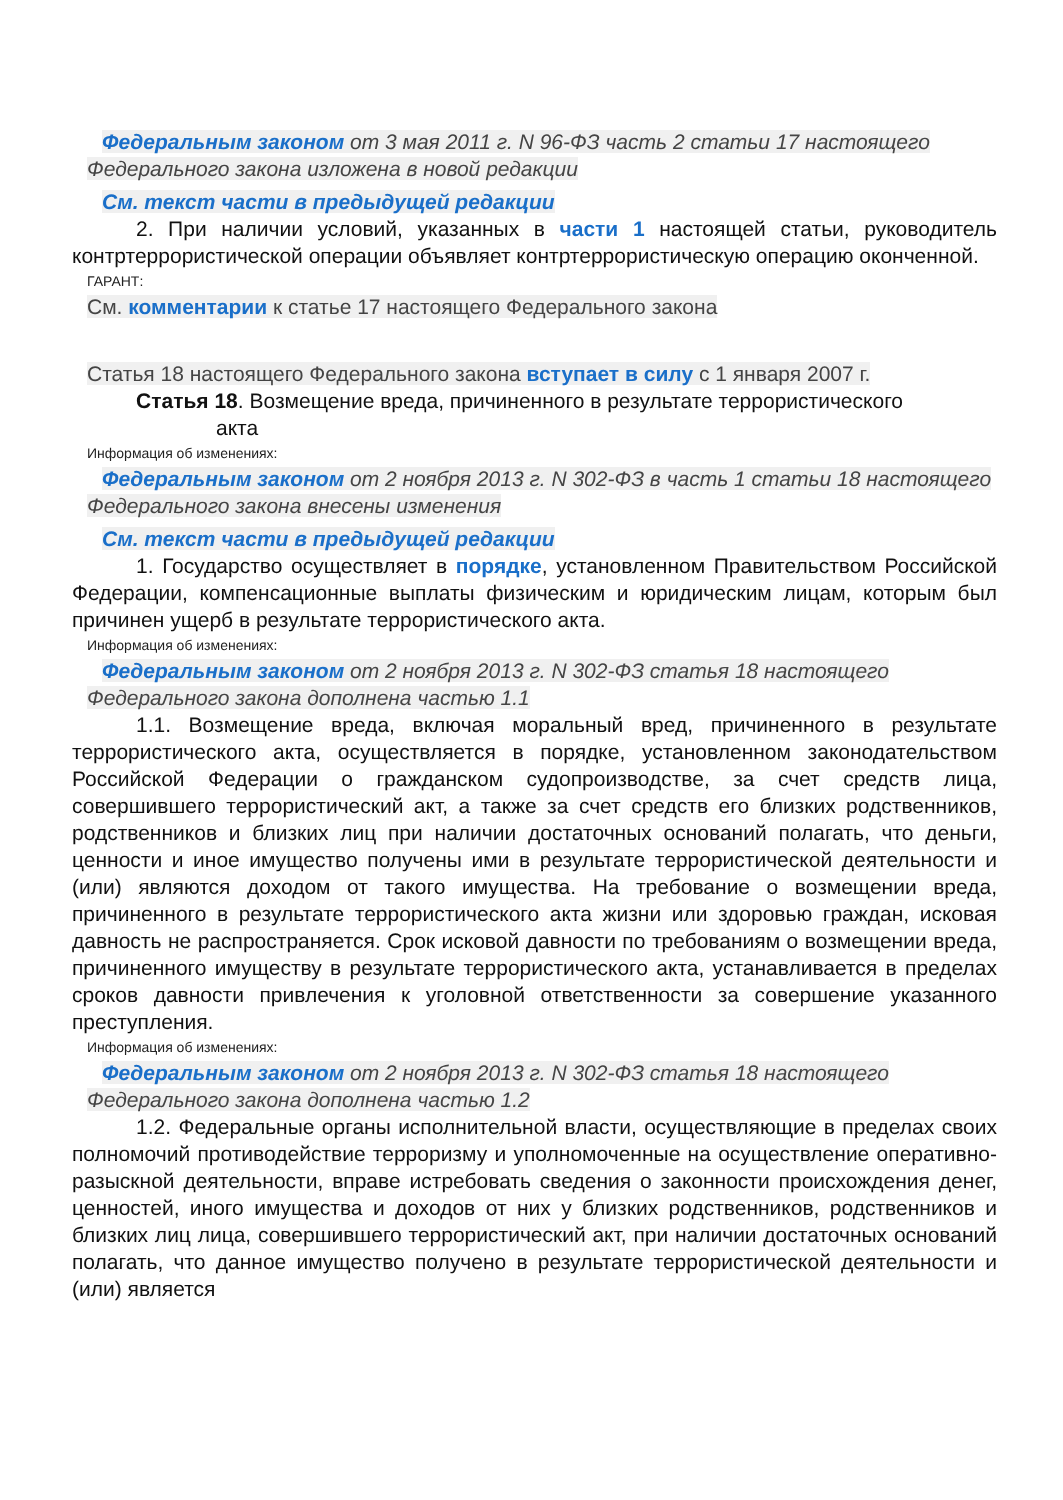Федеральным законом от 3 мая 2011 г. N 96-ФЗ часть 2 статьи 17 настоящего Федерального закона изложена в новой редакции
См. текст части в предыдущей редакции
2. При наличии условий, указанных в части 1 настоящей статьи, руководитель контртеррористической операции объявляет контртеррористическую операцию оконченной.
ГАРАНТ:
См. комментарии к статье 17 настоящего Федерального закона
Статья 18 настоящего Федерального закона вступает в силу с 1 января 2007 г.
Статья 18. Возмещение вреда, причиненного в результате террористического
акта
Информация об изменениях:
Федеральным законом от 2 ноября 2013 г. N 302-ФЗ в часть 1 статьи 18 настоящего Федерального закона внесены изменения
См. текст части в предыдущей редакции
1. Государство осуществляет в порядке, установленном Правительством Российской Федерации, компенсационные выплаты физическим и юридическим лицам, которым был причинен ущерб в результате террористического акта.
Информация об изменениях:
Федеральным законом от 2 ноября 2013 г. N 302-ФЗ статья 18 настоящего Федерального закона дополнена частью 1.1
1.1. Возмещение вреда, включая моральный вред, причиненного в результате террористического акта, осуществляется в порядке, установленном законодательством Российской Федерации о гражданском судопроизводстве, за счет средств лица, совершившего террористический акт, а также за счет средств его близких родственников, родственников и близких лиц при наличии достаточных оснований полагать, что деньги, ценности и иное имущество получены ими в результате террористической деятельности и (или) являются доходом от такого имущества. На требование о возмещении вреда, причиненного в результате террористического акта жизни или здоровью граждан, исковая давность не распространяется. Срок исковой давности по требованиям о возмещении вреда, причиненного имуществу в результате террористического акта, устанавливается в пределах сроков давности привлечения к уголовной ответственности за совершение указанного преступления.
Информация об изменениях:
Федеральным законом от 2 ноября 2013 г. N 302-ФЗ статья 18 настоящего Федерального закона дополнена частью 1.2
1.2. Федеральные органы исполнительной власти, осуществляющие в пределах своих полномочий противодействие терроризму и уполномоченные на осуществление оперативно-разыскной деятельности, вправе истребовать сведения о законности происхождения денег, ценностей, иного имущества и доходов от них у близких родственников, родственников и близких лиц лица, совершившего террористический акт, при наличии достаточных оснований полагать, что данное имущество получено в результате террористической деятельности и (или) является